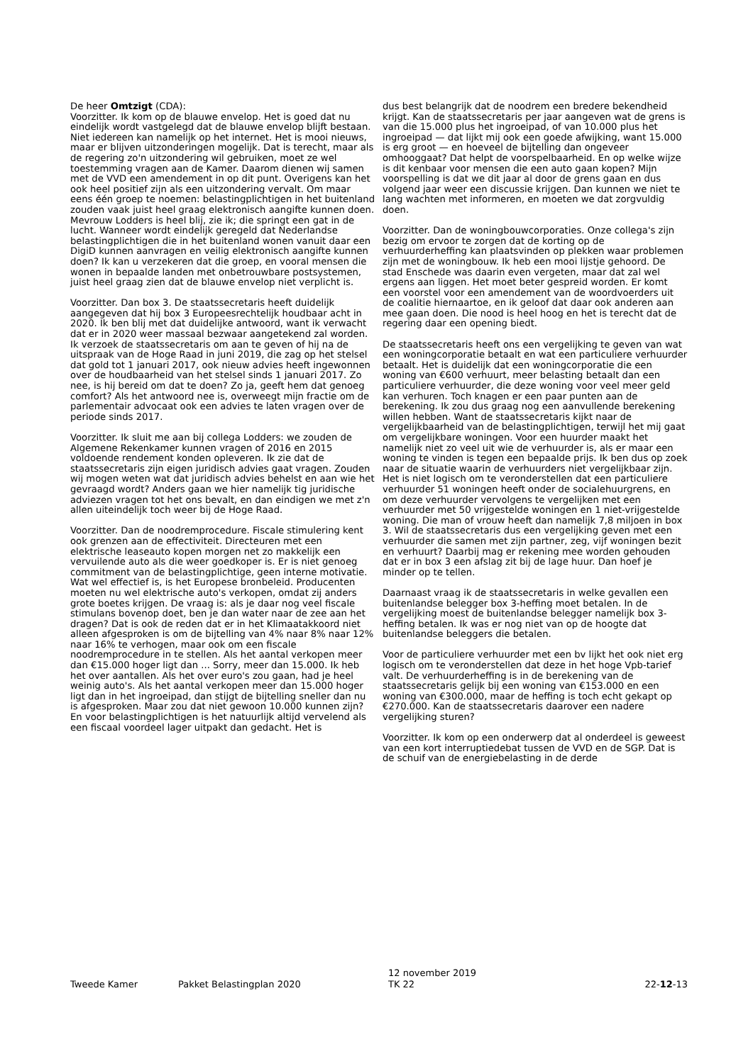De heer Omtzigt (CDA):
Voorzitter. Ik kom op de blauwe envelop. Het is goed dat nu eindelijk wordt vastgelegd dat de blauwe envelop blijft bestaan. Niet iedereen kan namelijk op het internet. Het is mooi nieuws, maar er blijven uitzonderingen mogelijk. Dat is terecht, maar als de regering zo'n uitzondering wil gebruiken, moet ze wel toestemming vragen aan de Kamer. Daarom dienen wij samen met de VVD een amendement in op dit punt. Overigens kan het ook heel positief zijn als een uitzondering vervalt. Om maar eens één groep te noemen: belastingplichtigen in het buitenland zouden vaak juist heel graag elektronisch aangifte kunnen doen. Mevrouw Lodders is heel blij, zie ik; die springt een gat in de lucht. Wanneer wordt eindelijk geregeld dat Nederlandse belastingplichtigen die in het buitenland wonen vanuit daar een DigiD kunnen aanvragen en veilig elektronisch aangifte kunnen doen? Ik kan u verzekeren dat die groep, en vooral mensen die wonen in bepaalde landen met onbetrouwbare postsystemen, juist heel graag zien dat de blauwe envelop niet verplicht is.
Voorzitter. Dan box 3. De staatssecretaris heeft duidelijk aangegeven dat hij box 3 Europeesrechtelijk houdbaar acht in 2020. Ik ben blij met dat duidelijke antwoord, want ik verwacht dat er in 2020 weer massaal bezwaar aangetekend zal worden. Ik verzoek de staatssecretaris om aan te geven of hij na de uitspraak van de Hoge Raad in juni 2019, die zag op het stelsel dat gold tot 1 januari 2017, ook nieuw advies heeft ingewonnen over de houdbaarheid van het stelsel sinds 1 januari 2017. Zo nee, is hij bereid om dat te doen? Zo ja, geeft hem dat genoeg comfort? Als het antwoord nee is, overweegt mijn fractie om de parlementair advocaat ook een advies te laten vragen over de periode sinds 2017.
Voorzitter. Ik sluit me aan bij collega Lodders: we zouden de Algemene Rekenkamer kunnen vragen of 2016 en 2015 voldoende rendement konden opleveren. Ik zie dat de staatssecretaris zijn eigen juridisch advies gaat vragen. Zouden wij mogen weten wat dat juridisch advies behelst en aan wie het gevraagd wordt? Anders gaan we hier namelijk tig juridische adviezen vragen tot het ons bevalt, en dan eindigen we met z'n allen uiteindelijk toch weer bij de Hoge Raad.
Voorzitter. Dan de noodremprocedure. Fiscale stimulering kent ook grenzen aan de effectiviteit. Directeuren met een elektrische leaseauto kopen morgen net zo makkelijk een vervuilende auto als die weer goedkoper is. Er is niet genoeg commitment van de belastingplichtige, geen interne motivatie. Wat wel effectief is, is het Europese bronbeleid. Producenten moeten nu wel elektrische auto's verkopen, omdat zij anders grote boetes krijgen. De vraag is: als je daar nog veel fiscale stimulans bovenop doet, ben je dan water naar de zee aan het dragen? Dat is ook de reden dat er in het Klimaatakkoord niet alleen afgesproken is om de bijtelling van 4% naar 8% naar 12% naar 16% te verhogen, maar ook om een fiscale noodremprocedure in te stellen. Als het aantal verkopen meer dan €15.000 hoger ligt dan ... Sorry, meer dan 15.000. Ik heb het over aantallen. Als het over euro's zou gaan, had je heel weinig auto's. Als het aantal verkopen meer dan 15.000 hoger ligt dan in het ingroeipad, dan stijgt de bijtelling sneller dan nu is afgesproken. Maar zou dat niet gewoon 10.000 kunnen zijn? En voor belastingplichtigen is het natuurlijk altijd vervelend als een fiscaal voordeel lager uitpakt dan gedacht. Het is
dus best belangrijk dat de noodrem een bredere bekendheid krijgt. Kan de staatssecretaris per jaar aangeven wat de grens is van die 15.000 plus het ingroeipad, of van 10.000 plus het ingroeipad — dat lijkt mij ook een goede afwijking, want 15.000 is erg groot — en hoeveel de bijtelling dan ongeveer omhooggaat? Dat helpt de voorspelbaarheid. En op welke wijze is dit kenbaar voor mensen die een auto gaan kopen? Mijn voorspelling is dat we dit jaar al door de grens gaan en dus volgend jaar weer een discussie krijgen. Dan kunnen we niet te lang wachten met informeren, en moeten we dat zorgvuldig doen.
Voorzitter. Dan de woningbouwcorporaties. Onze collega's zijn bezig om ervoor te zorgen dat de korting op de verhuurderheffing kan plaatsvinden op plekken waar problemen zijn met de woningbouw. Ik heb een mooi lijstje gehoord. De stad Enschede was daarin even vergeten, maar dat zal wel ergens aan liggen. Het moet beter gespreid worden. Er komt een voorstel voor een amendement van de woordvoerders uit de coalitie hiernaartoe, en ik geloof dat daar ook anderen aan mee gaan doen. Die nood is heel hoog en het is terecht dat de regering daar een opening biedt.
De staatssecretaris heeft ons een vergelijking te geven van wat een woningcorporatie betaalt en wat een particuliere verhuurder betaalt. Het is duidelijk dat een woningcorporatie die een woning van €600 verhuurt, meer belasting betaalt dan een particuliere verhuurder, die deze woning voor veel meer geld kan verhuren. Toch knagen er een paar punten aan de berekening. Ik zou dus graag nog een aanvullende berekening willen hebben. Want de staatssecretaris kijkt naar de vergelijkbaarheid van de belastingplichtigen, terwijl het mij gaat om vergelijkbare woningen. Voor een huurder maakt het namelijk niet zo veel uit wie de verhuurder is, als er maar een woning te vinden is tegen een bepaalde prijs. Ik ben dus op zoek naar de situatie waarin de verhuurders niet vergelijkbaar zijn. Het is niet logisch om te veronderstellen dat een particuliere verhuurder 51 woningen heeft onder de socialehuurgrens, en om deze verhuurder vervolgens te vergelijken met een verhuurder met 50 vrijgestelde woningen en 1 niet-vrijgestelde woning. Die man of vrouw heeft dan namelijk 7,8 miljoen in box 3. Wil de staatssecretaris dus een vergelijking geven met een verhuurder die samen met zijn partner, zeg, vijf woningen bezit en verhuurt? Daarbij mag er rekening mee worden gehouden dat er in box 3 een afslag zit bij de lage huur. Dan hoef je minder op te tellen.
Daarnaast vraag ik de staatssecretaris in welke gevallen een buitenlandse belegger box 3-heffing moet betalen. In de vergelijking moest de buitenlandse belegger namelijk box 3-heffing betalen. Ik was er nog niet van op de hoogte dat buitenlandse beleggers die betalen.
Voor de particuliere verhuurder met een bv lijkt het ook niet erg logisch om te veronderstellen dat deze in het hoge Vpb-tarief valt. De verhuurderheffing is in de berekening van de staatssecretaris gelijk bij een woning van €153.000 en een woning van €300.000, maar de heffing is toch echt gekapt op €270.000. Kan de staatssecretaris daarover een nadere vergelijking sturen?
Voorzitter. Ik kom op een onderwerp dat al onderdeel is geweest van een kort interruptiedebat tussen de VVD en de SGP. Dat is de schuif van de energiebelasting in de derde
Tweede Kamer
Pakket Belastingplan 2020
12 november 2019
TK 22
22-12-13